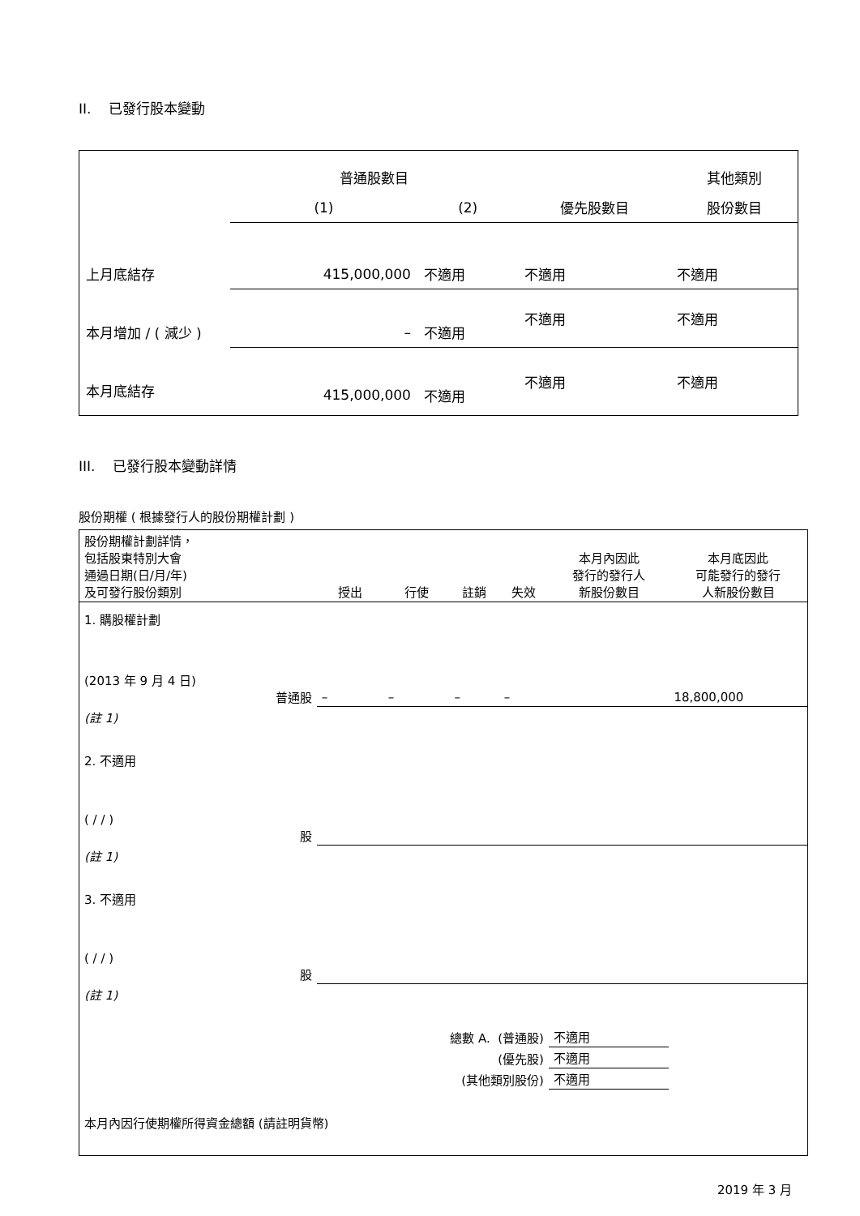II. 已發行股本變動
| | 普通股數目 | | | 其他類別 |
| | (1) | (2) | 優先股數目 | 股份數目 |
| 上月底結存 | 415,000,000 | 不適用 | 不適用 | 不適用 |
| 本月增加 / ( 減少 ) | – | 不適用 | 不適用 | 不適用 |
| 本月底結存 | 415,000,000 | 不適用 | 不適用 | 不適用 |
III. 已發行股本變動詳情
股份期權 ( 根據發行人的股份期權計劃 )
| 股份期權計劃詳情， 包括股東特別大會 通過日期(日/月/年) 及可發行股份類別 | 授出 | 行使 | 註銷 | 失效 | 本月內因此 發行的發行人 新股份數目 | 本月底因此 可能發行的發行 人新股份數目 |
| 1. 購股權計劃 (2013 年 9 月 4 日) 普通股 | – | – | – | – | | 18,800,000 |
| (註 1) | | | | | | |
| 2. 不適用 ( / / ) 股 | | | | | | |
| (註 1) | | | | | | |
| 3. 不適用 ( / / ) 股 | | | | | | |
| (註 1) | | | | | | |
| 總數 A. (普通股) | | | | | 不適用 | |
| (優先股) | | | | | 不適用 | |
| (其他類別股份) | | | | | 不適用 | |
| 本月內因行使期權所得資金總額 (請註明貨幣) | | | | | | |
2019 年 3 月